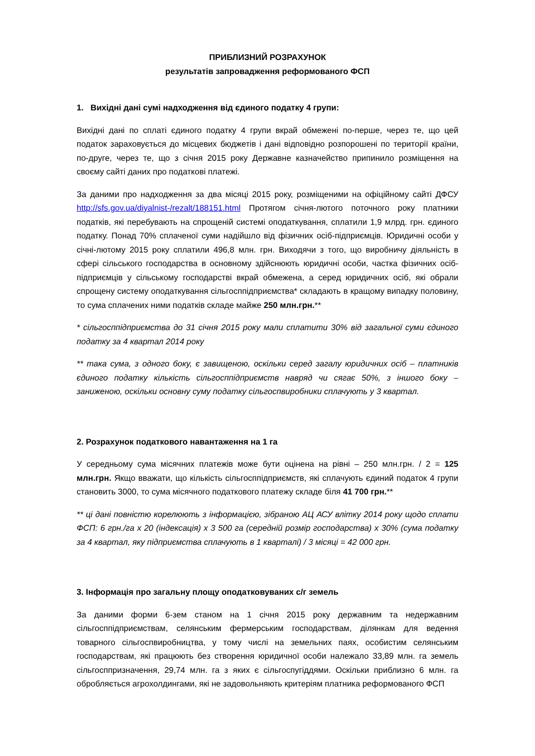ПРИБЛИЗНИЙ РОЗРАХУНОК
результатів запровадження реформованого ФСП
1. Вихідні дані сумі надходження від єдиного податку 4 групи:
Вихідні дані по сплаті єдиного податку 4 групи вкрай обмежені по-перше, через те, що цей податок зараховується до місцевих бюджетів і дані відповідно розпорошені по території країни, по-друге, через те, що з січня 2015 року Державне казначейство припинило розміщення на своєму сайті даних про податкові платежі.
За даними про надходження за два місяці 2015 року, розміщеними на офіційному сайті ДФСУ http://sfs.gov.ua/diyalnist-/rezalt/188151.html Протягом січня-лютого поточного року платники податків, які перебувають на спрощеній системі оподаткування, сплатили 1,9 млрд. грн. єдиного податку. Понад 70% сплаченої суми надійшло від фізичних осіб-підприємців. Юридичні особи у січні-лютому 2015 року сплатили 496,8 млн. грн. Виходячи з того, що виробничу діяльність в сфері сільського господарства в основному здійснюють юридичні особи, частка фізичних осіб-підприємців у сільському господарстві вкрай обмежена, а серед юридичних осіб, які обрали спрощену систему оподаткування сільгосппідприємства* складають в кращому випадку половину, то сума сплачених ними податків складе майже 250 млн.грн.**
* сільгосппідприємства до 31 січня 2015 року мали сплатити 30% від загальної суми єдиного податку за 4 квартал 2014 року
** така сума, з одного боку, є завищеною, оскільки серед загалу юридичних осіб – платників єдиного податку кількість сільгосппідприємств навряд чи сягає 50%, з іншого боку – заниженою, оскільки основну суму податку сільгоспвиробники сплачують у 3 квартал.
2. Розрахунок податкового навантаження на 1 га
У середньому сума місячних платежів може бути оцінена на рівні – 250 млн.грн. / 2 = 125 млн.грн. Якщо вважати, що кількість сільгосппідприємств, які сплачують єдиний податок 4 групи становить 3000, то сума місячного податкового платежу складе біля 41 700 грн.**
** ці дані повністю корелюють з інформацією, зібраною АЦ АСУ влітку 2014 року щодо сплати ФСП: 6 грн./га х 20 (індексація) х 3 500 га (середній розмір господарства) х 30% (сума податку за 4 квартал, яку підприємства сплачують в 1 кварталі) / 3 місяці = 42 000 грн.
3. Інформація про загальну площу оподатковуваних с/г земель
За даними форми 6-зем станом на 1 січня 2015 року державним та недержавним сільгосппідприємствам, селянським фермерським господарствам, ділянкам для ведення товарного сільгоспвиробництва, у тому числі на земельних паях, особистим селянським господарствам, які працюють без створення юридичної особи належало 33,89 млн. га земель сільгосппризначення, 29,74 млн. га з яких є сільгоспугіддями. Оскільки приблизно 6 млн. га обробляється агрохолдингами, які не задовольняють критеріям платника реформованого ФСП